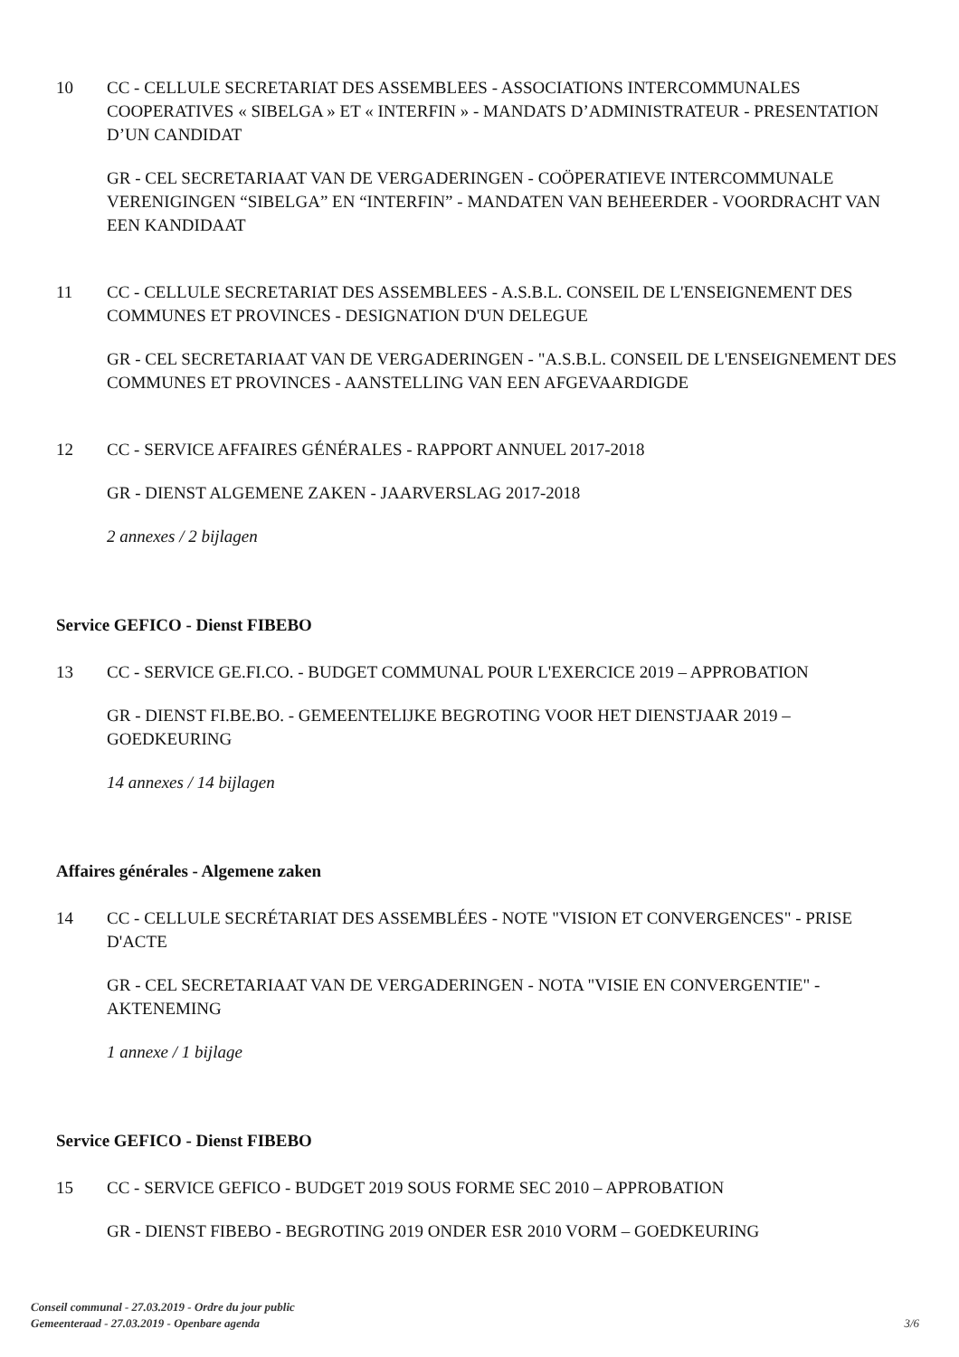10 CC - CELLULE SECRETARIAT DES ASSEMBLEES - ASSOCIATIONS INTERCOMMUNALES COOPERATIVES « SIBELGA » ET « INTERFIN » - MANDATS D’ADMINISTRATEUR - PRESENTATION D’UN CANDIDAT
GR - CEL SECRETARIAAT VAN DE VERGADERINGEN - COÖPERATIEVE INTERCOMMUNALE VERENIGINGEN “SIBELGA” EN “INTERFIN” - MANDATEN VAN BEHEERDER - VOORDRACHT VAN EEN KANDIDAAT
11 CC - CELLULE SECRETARIAT DES ASSEMBLEES - A.S.B.L. CONSEIL DE L'ENSEIGNEMENT DES COMMUNES ET PROVINCES - DESIGNATION D'UN DELEGUE
GR - CEL SECRETARIAAT VAN DE VERGADERINGEN - "A.S.B.L. CONSEIL DE L'ENSEIGNEMENT DES COMMUNES ET PROVINCES - AANSTELLING VAN EEN AFGEVAARDIGDE
12 CC - SERVICE AFFAIRES GÉNÉRALES - RAPPORT ANNUEL 2017-2018
GR - DIENST ALGEMENE ZAKEN - JAARVERSLAG 2017-2018
2 annexes / 2 bijlagen
Service GEFICO - Dienst FIBEBO
13 CC - SERVICE GE.FI.CO. - BUDGET COMMUNAL POUR L'EXERCICE 2019 – APPROBATION
GR - DIENST FI.BE.BO. - GEMEENTELIJKE BEGROTING VOOR HET DIENSTJAAR 2019 – GOEDKEURING
14 annexes / 14 bijlagen
Affaires générales - Algemene zaken
14 CC - CELLULE SECRÉTARIAT DES ASSEMBLÉES - NOTE "VISION ET CONVERGENCES" - PRISE D'ACTE
GR - CEL SECRETARIAAT VAN DE VERGADERINGEN - NOTA "VISIE EN CONVERGENTIE" - AKTENEMING
1 annexe / 1 bijlage
Service GEFICO - Dienst FIBEBO
15 CC - SERVICE GEFICO - BUDGET 2019 SOUS FORME SEC 2010 – APPROBATION
GR - DIENST FIBEBO - BEGROTING 2019 ONDER ESR 2010 VORM – GOEDKEURING
Conseil communal - 27.03.2019 - Ordre du jour public
Gemeenteraad - 27.03.2019 - Openbare agenda
3/6